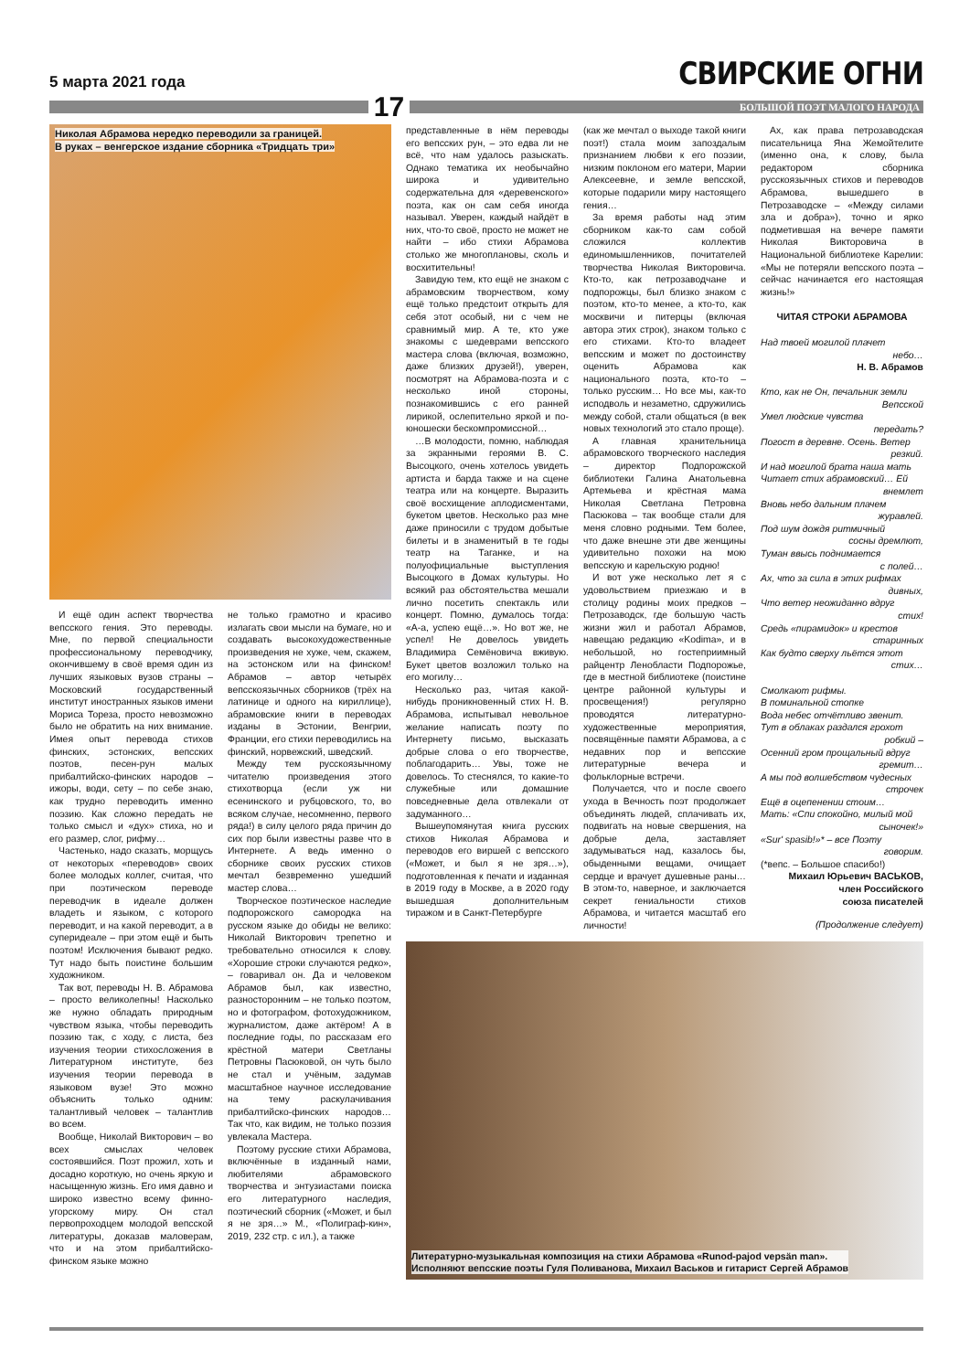5 марта 2021 года
СВИРСКИЕ ОГНИ
17
БОЛЬШОЙ ПОЭТ МАЛОГО НАРОДА
Николая Абрамова нередко переводили за границей.
В руках – венгерское издание сборника «Тридцать три»
И ещё один аспект творчества вепсского гения. Это переводы. Мне, по первой специальности профессиональному переводчику, окончившему в своё время один из лучших языковых вузов страны – Московский государственный институт иностранных языков имени Мориса Тореза, просто невозможно было не обратить на них внимание. Имея опыт перевода стихов финских, эстонских, вепсских поэтов, песен-рун малых прибалтийско-финских народов – ижоры, води, сету – по себе знаю, как трудно переводить именно поэзию. Как сложно передать не только смысл и «дух» стиха, но и его размер, слог, рифму…
Частенько, надо сказать, морщусь от некоторых «переводов» своих более молодых коллег, считая, что при поэтическом переводе переводчик в идеале должен владеть и языком, с которого переводит, и на какой переводит, а в суперидеале – при этом ещё и быть поэтом! Исключения бывают редко. Тут надо быть поистине большим художником.
Так вот, переводы Н. В. Абрамова – просто великолепны! Насколько же нужно обладать природным чувством языка, чтобы переводить поэзию так, с ходу, с листа, без изучения теории стихосложения в Литературном институте, без изучения теории перевода в языковом вузе! Это можно объяснить только одним: талантливый человек – талантлив во всем.
Вообще, Николай Викторович – во всех смыслах человек состоявшийся. Поэт прожил, хоть и досадно короткую, но очень яркую и насыщенную жизнь. Его имя давно и широко известно всему финно-угорскому миру. Он стал первопроходцем молодой вепсской литературы, доказав маловерам, что и на этом прибалтийско-финском языке можно
не только грамотно и красиво излагать свои мысли на бумаге, но и создавать высокохудожественные произведения не хуже, чем, скажем, на эстонском или на финском! Абрамов – автор четырёх вепсскоязычных сборников (трёх на латинице и одного на кириллице), абрамовские книги в переводах изданы в Эстонии, Венгрии, Франции, его стихи переводились на финский, норвежский, шведский.
Между тем русскоязычному читателю произведения этого стихотворца (если уж ни есенинского и рубцовского, то, во всяком случае, несомненно, первого ряда!) в силу целого ряда причин до сих пор были известны разве что в Интернете. А ведь именно о сборнике своих русских стихов мечтал безвременно ушедший мастер слова…
Творческое поэтическое наследие подпорожского самородка на русском языке до обиды не велико: Николай Викторович трепетно и требовательно относился к слову. «Хорошие строки случаются редко», – говаривал он. Да и человеком Абрамов был, как известно, разносторонним – не только поэтом, но и фотографом, фотохудожником, журналистом, даже актёром! А в последние годы, по рассказам его крёстной матери Светланы Петровны Пасюковой, он чуть было не стал и учёным, задумав масштабное научное исследование на тему раскулачивания прибалтийско-финских народов… Так что, как видим, не только поэзия увлекала Мастера.
Поэтому русские стихи Абрамова, включённые в изданный нами, любителями абрамовского творчества и энтузиастами поиска его литературного наследия, поэтический сборник («Может, и был я не зря…» М., «Полиграф-кин», 2019, 232 стр. с ил.), а также
представленные в нём переводы его вепсских рун, – это едва ли не всё, что нам удалось разыскать. Однако тематика их необычайно широка и удивительно содержательна для «деревенского» поэта, как он сам себя иногда называл. Уверен, каждый найдёт в них, что-то своё, просто не может не найти – ибо стихи Абрамова столько же многоплановы, сколь и восхитительны!
Завидую тем, кто ещё не знаком с абрамовским творчеством, кому ещё только предстоит открыть для себя этот особый, ни с чем не сравнимый мир. А те, кто уже знакомы с шедеврами вепсского мастера слова (включая, возможно, даже близких друзей!), уверен, посмотрят на Абрамова-поэта и с несколько иной стороны, познакомившись с его ранней лирикой, ослепительно яркой и по-юношески бескомпромиссной…
…В молодости, помню, наблюдая за экранными героями В. С. Высоцкого, очень хотелось увидеть артиста и барда также и на сцене театра или на концерте. Выразить своё восхищение аплодисментами, букетом цветов. Несколько раз мне даже приносили с трудом добытые билеты и в знаменитый в те годы театр на Таганке, и на полуофициальные выступления Высоцкого в Домах культуры. Но всякий раз обстоятельства мешали лично посетить спектакль или концерт. Помню, думалось тогда: «А-а, успею ещё…». Но вот же, не успел! Не довелось увидеть Владимира Семёновича вживую. Букет цветов возложил только на его могилу…
Несколько раз, читая какой-нибудь проникновенный стих Н. В. Абрамова, испытывал невольное желание написать поэту по Интернету письмо, высказать добрые слова о его творчестве, поблагодарить… Увы, тоже не довелось. То стеснялся, то какие-то служебные или домашние повседневные дела отвлекали от задуманного…
Вышеупомянутая книга русских стихов Николая Абрамова и переводов его виршей с вепсского («Может, и был я не зря…»), подготовленная к печати и изданная в 2019 году в Москве, а в 2020 году вышедшая дополнительным тиражом и в Санкт-Петербурге
(как же мечтал о выходе такой книги поэт!) стала моим запоздалым признанием любви к его поэзии, низким поклоном его матери, Марии Алексеевне, и земле вепсской, которые подарили миру настоящего гения…
За время работы над этим сборником как-то сам собой сложился коллектив единомышленников, почитателей творчества Николая Викторовича. Кто-то, как петрозаводчане и подпорожцы, был близко знаком с поэтом, кто-то менее, а кто-то, как москвичи и питерцы (включая автора этих строк), знаком только с его стихами. Кто-то владеет вепсским и может по достоинству оценить Абрамова как национального поэта, кто-то – только русским… Но все мы, как-то исподволь и незаметно, сдружились между собой, стали общаться (в век новых технологий это стало проще).
А главная хранительница абрамовского творческого наследия – директор Подпорожской библиотеки Галина Анатольевна Артемьева и крёстная мама Николая Светлана Петровна Пасюкова – так вообще стали для меня словно родными. Тем более, что даже внешне эти две женщины удивительно похожи на мою вепсскую и карельскую родню!
И вот уже несколько лет я с удовольствием приезжаю и в столицу родины моих предков – Петрозаводск, где большую часть жизни жил и работал Абрамов, навещаю редакцию «Kodima», и в небольшой, но гостеприимный райцентр Ленобласти Подпорожье, где в местной библиотеке (поистине центре районной культуры и просвещения!) регулярно проводятся литературно-художественные мероприятия, посвящённые памяти Абрамова, а с недавних пор и вепсские литературные вечера и фольклорные встречи.
Получается, что и после своего ухода в Вечность поэт продолжает объединять людей, сплачивать их, подвигать на новые свершения, на добрые дела, заставляет задумываться над, казалось бы, обыденными вещами, очищает сердце и врачует душевные раны… В этом-то, наверное, и заключается секрет гениальности стихов Абрамова, и читается масштаб его личности!
Ах, как права петрозаводская писательница Яна Жемойтелите (именно она, к слову, была редактором сборника русскоязычных стихов и переводов Абрамова, вышедшего в Петрозаводске – «Между силами зла и добра»), точно и ярко подметившая на вечере памяти Николая Викторовича в Национальной библиотеке Карелии: «Мы не потеряли вепсского поэта – сейчас начинается его настоящая жизнь!»
ЧИТАЯ СТРОКИ АБРАМОВА
Над твоей могилой плачет
небо…
Н. В. Абрамов
Кто, как не Он, печальник земли
Вепсской
Умел людские чувства
передать?
Погост в деревне. Осень. Ветер
резкий.
И над могилой брата наша мать
Читает стих абрамовский… Ей
внемлет
Вновь небо дальним плачем
журавлей.
Под шум дождя ритмичный
сосны дремлют,
Туман ввысь поднимается
с полей…
Ах, что за сила в этих рифмах
дивных,
Что ветер неожиданно вдруг
стих!
Средь «пирамидок» и крестов
старинных
Как будто сверху льётся этот
стих…
Смолкают рифмы.
В поминальной стопке
Вода небес отчётливо звенит.
Тут в облаках раздался грохот
робкий –
Осенний гром прощальный вдруг
гремит…
А мы под волшебством чудесных
строчек
Ещё в оцепенении стоим…
Мать: «Спи спокойно, милый мой
сыночек!»
«Sur' spasib!»* – все Поэту
говорим.
(*вепс. – Большое спасибо!)
Михаил Юрьевич ВАСЬКОВ,
член Российского
союза писателей
(Продолжение следует)
Литературно-музыкальная композиция на стихи Абрамова «Runod-pajod vepsän man».
Исполняют вепсские поэты Гуля Поливанова, Михаил Васьков и гитарист Сергей Абрамов